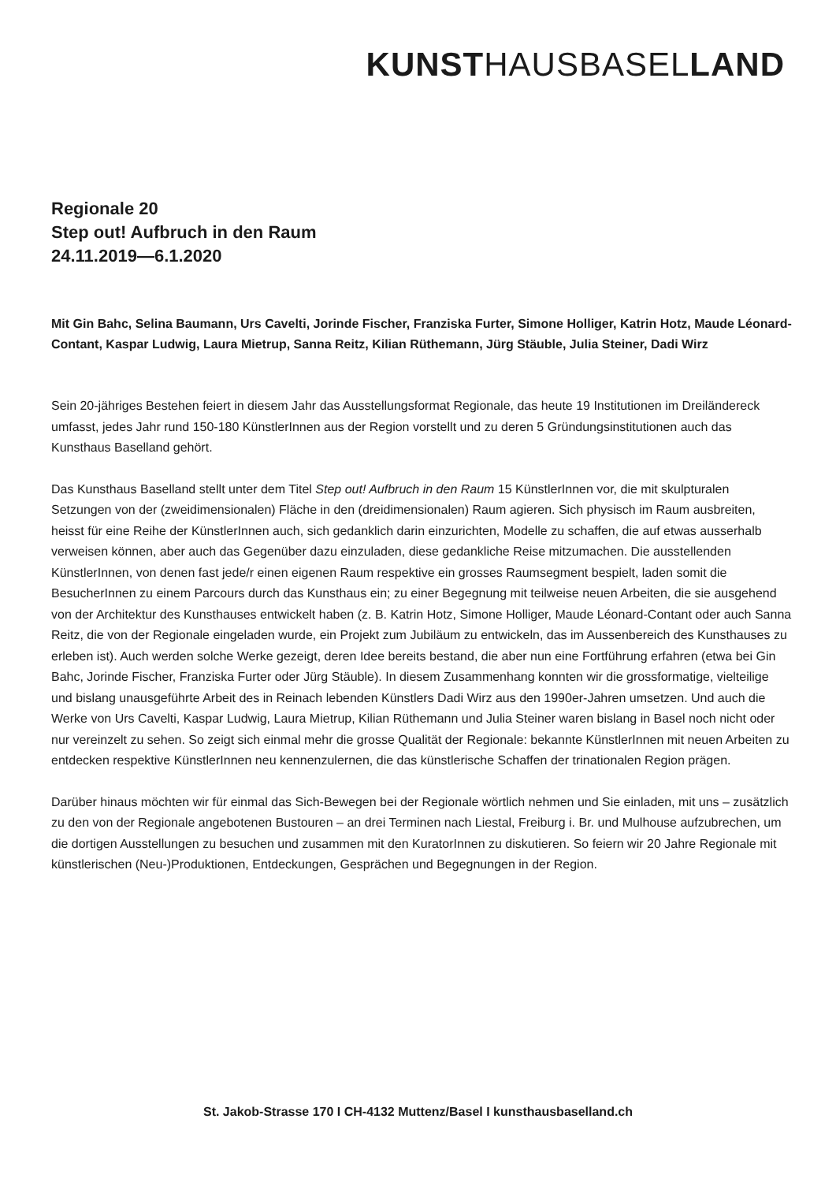KUNST HAUSBASEL LAND
Regionale 20
Step out! Aufbruch in den Raum
24.11.2019—6.1.2020
Mit Gin Bahc, Selina Baumann, Urs Cavelti, Jorinde Fischer, Franziska Furter, Simone Holliger, Katrin Hotz, Maude Léonard-Contant, Kaspar Ludwig, Laura Mietrup, Sanna Reitz, Kilian Rüthemann, Jürg Stäuble, Julia Steiner, Dadi Wirz
Sein 20-jähriges Bestehen feiert in diesem Jahr das Ausstellungsformat Regionale, das heute 19 Institutionen im Dreiländereck umfasst, jedes Jahr rund 150-180 KünstlerInnen aus der Region vorstellt und zu deren 5 Gründungsinstitutionen auch das Kunsthaus Baselland gehört.
Das Kunsthaus Baselland stellt unter dem Titel Step out! Aufbruch in den Raum 15 KünstlerInnen vor, die mit skulpturalen Setzungen von der (zweidimensionalen) Fläche in den (dreidimensionalen) Raum agieren. Sich physisch im Raum ausbreiten, heisst für eine Reihe der KünstlerInnen auch, sich gedanklich darin einzurichten, Modelle zu schaffen, die auf etwas ausserhalb verweisen können, aber auch das Gegenüber dazu einzuladen, diese gedankliche Reise mitzumachen. Die ausstellenden KünstlerInnen, von denen fast jede/r einen eigenen Raum respektive ein grosses Raumsegment bespielt, laden somit die BesucherInnen zu einem Parcours durch das Kunsthaus ein; zu einer Begegnung mit teilweise neuen Arbeiten, die sie ausgehend von der Architektur des Kunsthauses entwickelt haben (z. B. Katrin Hotz, Simone Holliger, Maude Léonard-Contant oder auch Sanna Reitz, die von der Regionale eingeladen wurde, ein Projekt zum Jubiläum zu entwickeln, das im Aussenbereich des Kunsthauses zu erleben ist). Auch werden solche Werke gezeigt, deren Idee bereits bestand, die aber nun eine Fortführung erfahren (etwa bei Gin Bahc, Jorinde Fischer, Franziska Furter oder Jürg Stäuble). In diesem Zusammenhang konnten wir die gross­formatige, vielteilige und bislang unausgeführte Arbeit des in Reinach lebenden Künstlers Dadi Wirz aus den 1990er-Jahren umsetzen. Und auch die Werke von Urs Cavelti, Kaspar Ludwig, Laura Mietrup, Kilian Rüthemann und Julia Steiner waren bislang in Basel noch nicht oder nur vereinzelt zu sehen. So zeigt sich einmal mehr die grosse Qualität der Regionale: bekannte KünstlerInnen mit neuen Arbeiten zu entdecken respektive KünstlerInnen neu kennenzulernen, die das künstlerische Schaffen der trinationalen Region prägen.
Darüber hinaus möchten wir für einmal das Sich-Bewegen bei der Regionale wörtlich nehmen und Sie einladen, mit uns – zusätzlich zu den von der Regionale angebotenen Bustouren – an drei Terminen nach Liestal, Freiburg i. Br. und Mulhouse aufzubrechen, um die dortigen Ausstellungen zu besuchen und zusammen mit den KuratorInnen zu diskutieren. So feiern wir 20 Jahre Regionale mit künstlerischen (Neu-)Produktionen, Entdeckungen, Gesprächen und Begegnungen in der Region.
St. Jakob-Strasse 170 I CH-4132 Muttenz/Basel I kunsthausbaselland.ch